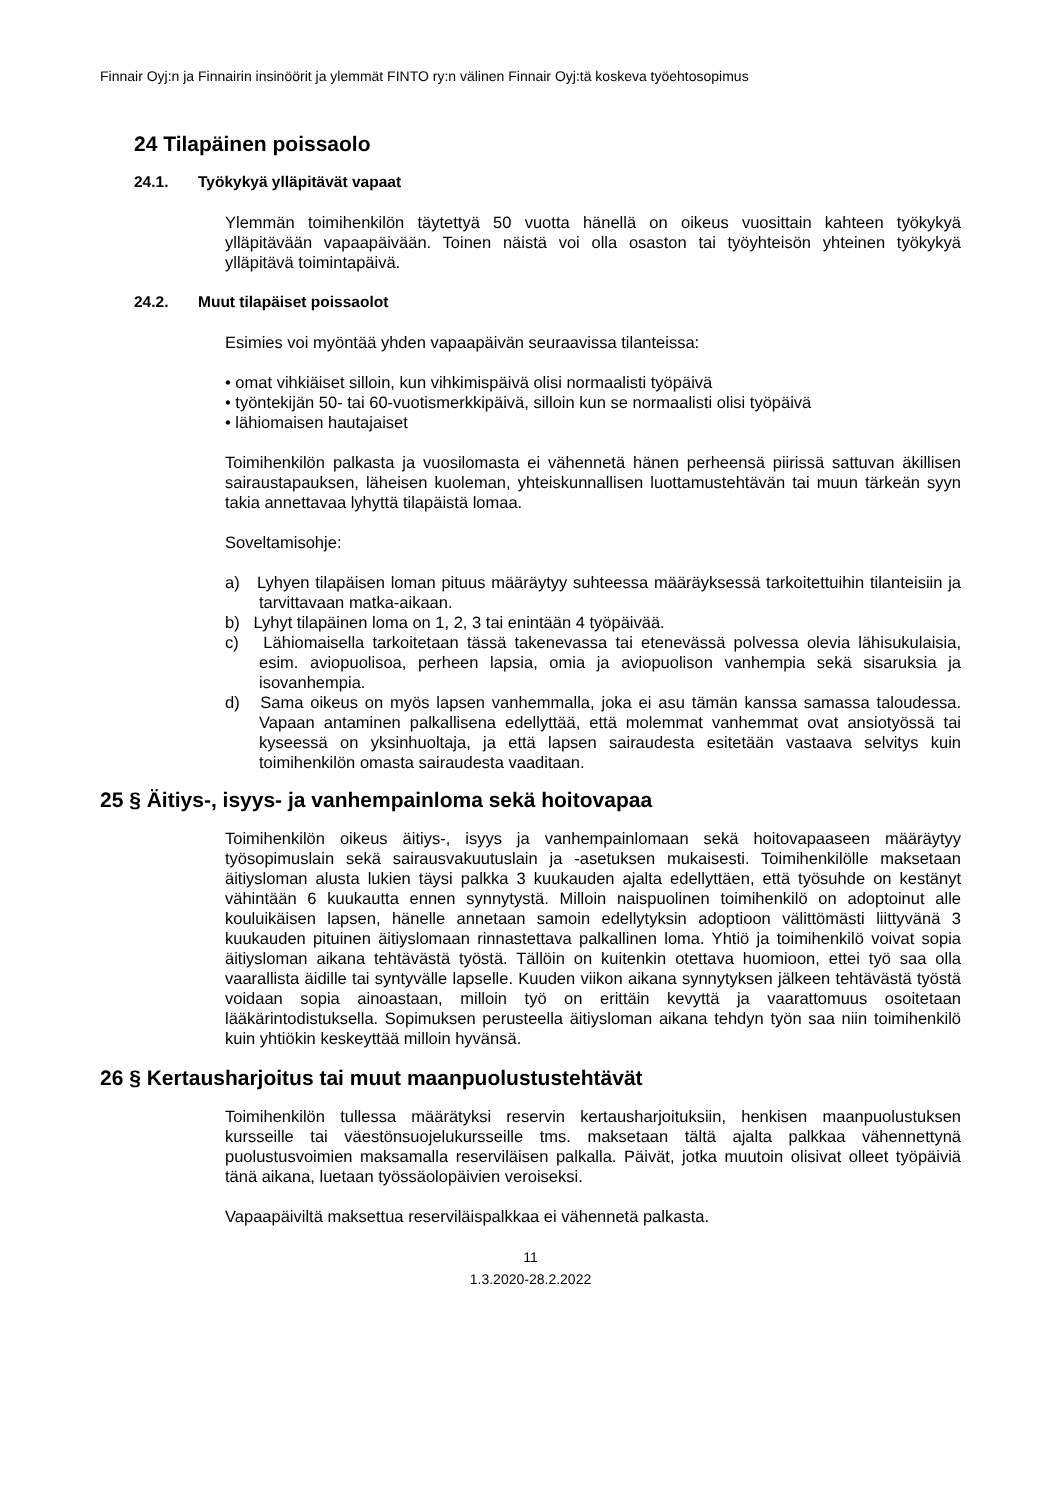Finnair Oyj:n ja Finnairin insinöörit ja ylemmät FINTO ry:n välinen Finnair Oyj:tä koskeva työehtosopimus
24 Tilapäinen poissaolo
24.1. Työkykyä ylläpitävät vapaat
Ylemmän toimihenkilön täytettyä 50 vuotta hänellä on oikeus vuosittain kahteen työkykyä ylläpitävään vapaapäivään. Toinen näistä voi olla osaston tai työyhteisön yhteinen työkykyä ylläpitävä toimintapäivä.
24.2. Muut tilapäiset poissaolot
Esimies voi myöntää yhden vapaapäivän seuraavissa tilanteissa:
• omat vihkiäiset silloin, kun vihkimispäivä olisi normaalisti työpäivä
• työntekijän 50- tai 60-vuotismerkkipäivä, silloin kun se normaalisti olisi työpäivä
• lähiomaisen hautajaiset
Toimihenkilön palkasta ja vuosilomasta ei vähennetä hänen perheensä piirissä sattuvan äkillisen sairaustapauksen, läheisen kuoleman, yhteiskunnallisen luottamustehtävän tai muun tärkeän syyn takia annettavaa lyhyttä tilapäistä lomaa.
Soveltamisohje:
a) Lyhyen tilapäisen loman pituus määräytyy suhteessa määräyksessä tarkoitettuihin tilanteisiin ja tarvittavaan matka-aikaan.
b) Lyhyt tilapäinen loma on 1, 2, 3 tai enintään 4 työpäivää.
c) Lähiomaisella tarkoitetaan tässä takenevassa tai etenevässä polvessa olevia lähisukulaisia, esim. aviopuolisoa, perheen lapsia, omia ja aviopuolison vanhempia sekä sisaruksia ja isovanhempia.
d) Sama oikeus on myös lapsen vanhemmalla, joka ei asu tämän kanssa samassa taloudessa. Vapaan antaminen palkallisena edellyttää, että molemmat vanhemmat ovat ansiotyössä tai kyseessä on yksinhuoltaja, ja että lapsen sairaudesta esitetään vastaava selvitys kuin toimihenkilön omasta sairaudesta vaaditaan.
25 § Äitiys-, isyys- ja vanhempainloma sekä hoitovapaa
Toimihenkilön oikeus äitiys-, isyys ja vanhempainlomaan sekä hoitovapaaseen määräytyy työsopimuslain sekä sairausvakuutuslain ja -asetuksen mukaisesti. Toimihenkilölle maksetaan äitiysloman alusta lukien täysi palkka 3 kuukauden ajalta edellyttäen, että työsuhde on kestänyt vähintään 6 kuukautta ennen synnytystä. Milloin naispuolinen toimihenkilö on adoptoinut alle kouluikäisen lapsen, hänelle annetaan samoin edellytyksin adoptioon välittömästi liittyvänä 3 kuukauden pituinen äitiyslomaan rinnastettava palkallinen loma. Yhtiö ja toimihenkilö voivat sopia äitiysloman aikana tehtävästä työstä. Tällöin on kuitenkin otettava huomioon, ettei työ saa olla vaarallista äidille tai syntyvälle lapselle. Kuuden viikon aikana synnytyksen jälkeen tehtävästä työstä voidaan sopia ainoastaan, milloin työ on erittäin kevyttä ja vaarattomuus osoitetaan lääkärintodistuksella. Sopimuksen perusteella äitiysloman aikana tehdyn työn saa niin toimihenkilö kuin yhtiökin keskeyttää milloin hyvänsä.
26 § Kertausharjoitus tai muut maanpuolustustehtävät
Toimihenkilön tullessa määrätyksi reservin kertausharjoituksiin, henkisen maanpuolustuksen kursseille tai väestönsuojelukursseille tms. maksetaan tältä ajalta palkkaa vähennettynä puolustusvoimien maksamalla reserviläisen palkalla. Päivät, jotka muutoin olisivat olleet työpäiviä tänä aikana, luetaan työssäolopäivien veroiseksi.
Vapaapäiviltä maksettua reserviläispalkkaa ei vähennetä palkasta.
11
1.3.2020-28.2.2022